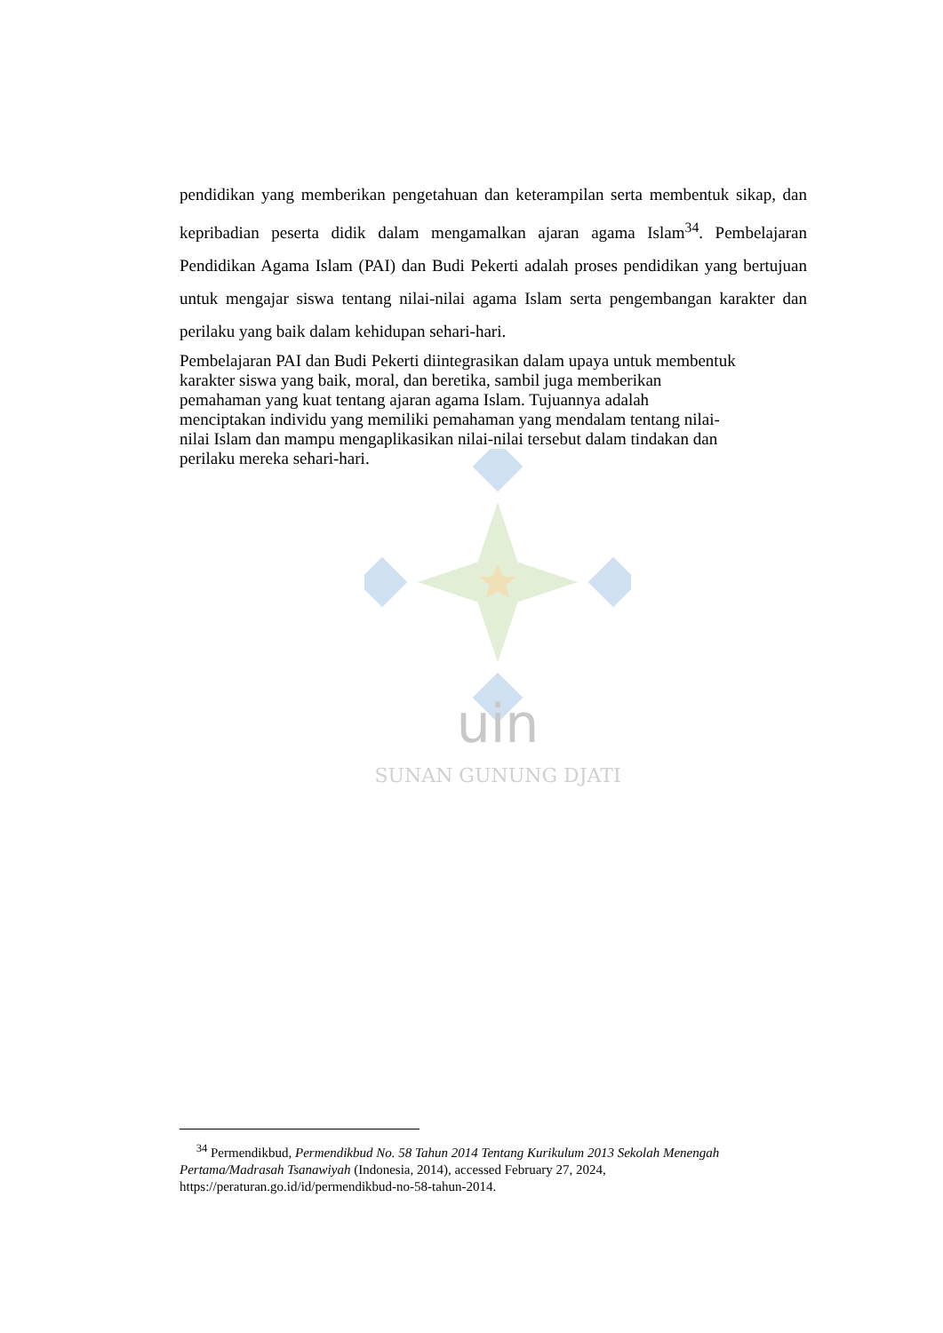uin
SUNAN GUNUNG DJATI
pendidikan yang memberikan pengetahuan dan keterampilan serta membentuk sikap, dan kepribadian peserta didik dalam mengamalkan ajaran agama Islam<sup>34</sup>. Pembelajaran Pendidikan Agama Islam (PAI) dan Budi Pekerti adalah proses pendidikan yang bertujuan untuk mengajar siswa tentang nilai-nilai agama Islam serta pengembangan karakter dan perilaku yang baik dalam kehidupan sehari-hari.
Pembelajaran PAI dan Budi Pekerti diintegrasikan dalam upaya untuk membentuk
karakter siswa yang baik, moral, dan beretika, sambil juga memberikan
pemahaman yang kuat tentang ajaran agama Islam. Tujuannya adalah
menciptakan individu yang memiliki pemahaman yang mendalam tentang nilai-
nilai Islam dan mampu mengaplikasikan nilai-nilai tersebut dalam tindakan dan
perilaku mereka sehari-hari.
<sup>34</sup> Permendikbud, Permendikbud No. 58 Tahun 2014 Tentang Kurikulum 2013 Sekolah Menengah Pertama/Madrasah Tsanawiyah (Indonesia, 2014), accessed February 27, 2024, https://peraturan.go.id/id/permendikbud-no-58-tahun-2014.